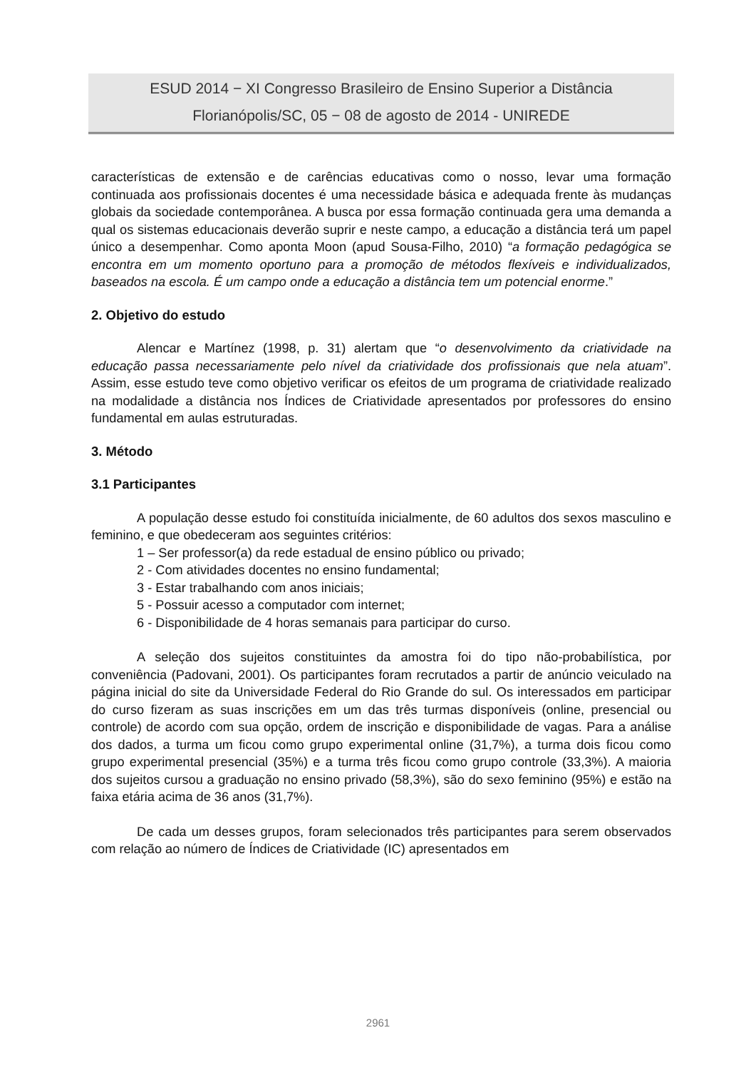ESUD 2014 − XI Congresso Brasileiro de Ensino Superior a Distância
Florianópolis/SC, 05 − 08 de agosto de 2014 - UNIREDE
características de extensão e de carências educativas como o nosso, levar uma formação continuada aos profissionais docentes é uma necessidade básica e adequada frente às mudanças globais da sociedade contemporânea. A busca por essa formação continuada gera uma demanda a qual os sistemas educacionais deverão suprir e neste campo, a educação a distância terá um papel único a desempenhar. Como aponta Moon (apud Sousa-Filho, 2010) “a formação pedagógica se encontra em um momento oportuno para a promoção de métodos flexíveis e individualizados, baseados na escola. É um campo onde a educação a distância tem um potencial enorme.”
2. Objetivo do estudo
Alencar e Martínez (1998, p. 31) alertam que “o desenvolvimento da criatividade na educação passa necessariamente pelo nível da criatividade dos profissionais que nela atuam”. Assim, esse estudo teve como objetivo verificar os efeitos de um programa de criatividade realizado na modalidade a distância nos Índices de Criatividade apresentados por professores do ensino fundamental em aulas estruturadas.
3. Método
3.1 Participantes
A população desse estudo foi constituída inicialmente, de 60 adultos dos sexos masculino e feminino, e que obedeceram aos seguintes critérios:
1 – Ser professor(a) da rede estadual de ensino público ou privado;
2 - Com atividades docentes no ensino fundamental;
3 - Estar trabalhando com anos iniciais;
5 - Possuir acesso a computador com internet;
6 - Disponibilidade de 4 horas semanais para participar do curso.
A seleção dos sujeitos constituintes da amostra foi do tipo não-probabilística, por conveniência (Padovani, 2001). Os participantes foram recrutados a partir de anúncio veiculado na página inicial do site da Universidade Federal do Rio Grande do sul. Os interessados em participar do curso fizeram as suas inscrições em um das três turmas disponíveis (online, presencial ou controle) de acordo com sua opção, ordem de inscrição e disponibilidade de vagas. Para a análise dos dados, a turma um ficou como grupo experimental online (31,7%), a turma dois ficou como grupo experimental presencial (35%) e a turma três ficou como grupo controle (33,3%). A maioria dos sujeitos cursou a graduação no ensino privado (58,3%), são do sexo feminino (95%) e estão na faixa etária acima de 36 anos (31,7%).
De cada um desses grupos, foram selecionados três participantes para serem observados com relação ao número de Índices de Criatividade (IC) apresentados em
2961